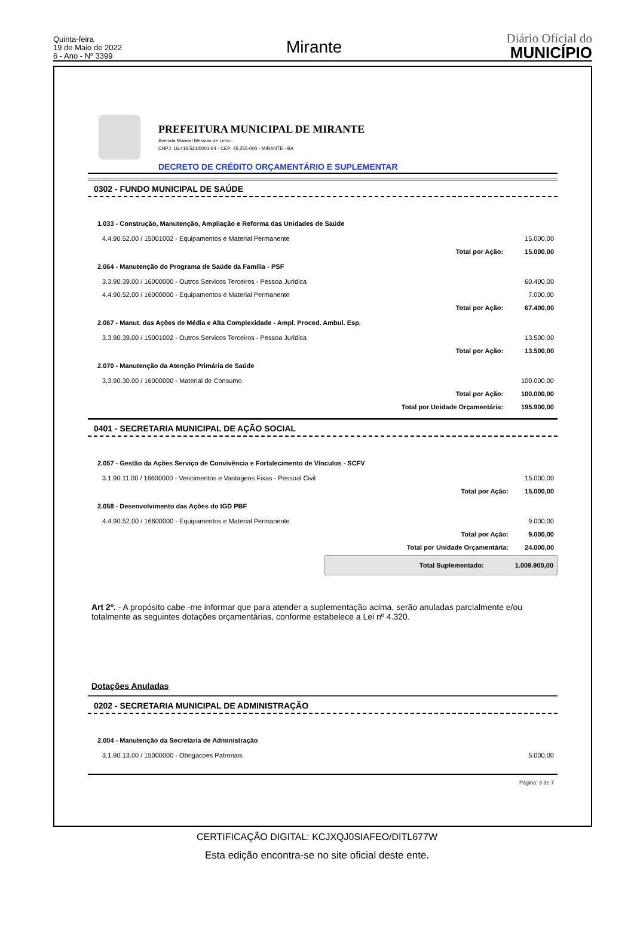Quinta-feira
19 de Maio de 2022
6 - Ano - Nº 3399
Mirante
Diário Oficial do
MUNICÍPIO
PREFEITURA MUNICIPAL DE MIRANTE
Avenida Manoel Messias de Lima -
CNPJ: 16.416.521/0001-64 - CEP: 45.255-000 - MIRANTE - BA
DECRETO DE CRÉDITO ORÇAMENTÁRIO E SUPLEMENTAR
0302 - FUNDO MUNICIPAL DE SAÚDE
| 1.033 - Construção, Manutenção, Ampliação e Reforma das Unidades de Saúde | | |
| 4.4.90.52.00 / 15001002 - Equipamentos e Material Permanente | | 15.000,00 |
| | Total por Ação: | 15.000,00 |
| 2.064 - Manutenção do Programa de Saúde da Família - PSF | | |
| 3.3.90.39.00 / 16000000 - Outros Servicos Terceiros - Pessoa Juridica | | 60.400,00 |
| 4.4.90.52.00 / 16000000 - Equipamentos e Material Permanente | | 7.000,00 |
| | Total por Ação: | 67.400,00 |
| 2.067 - Manut. das Ações de Média e Alta Complexidade - Ampl. Proced. Ambul. Esp. | | |
| 3.3.90.39.00 / 15001002 - Outros Servicos Terceiros - Pessoa Juridica | | 13.500,00 |
| | Total por Ação: | 13.500,00 |
| 2.070 - Manutenção da Atenção Primária de Saúde | | |
| 3.3.90.30.00 / 16000000 - Material de Consumo | | 100.000,00 |
| | Total por Ação: | 100.000,00 |
| | Total por Unidade Orçamentária: | 195.900,00 |
0401 - SECRETARIA MUNICIPAL DE AÇÃO SOCIAL
| 2.057 - Gestão da Ações Serviço de Convivência e Fortalecimento de Vínculos - SCFV | | |
| 3.1.90.11.00 / 16600000 - Vencimentos e Vantagens Fixas - Pessoal Civil | | 15.000,00 |
| | Total por Ação: | 15.000,00 |
| 2.058 - Desenvolvimento das Ações do IGD PBF | | |
| 4.4.90.52.00 / 16600000 - Equipamentos e Material Permanente | | 9.000,00 |
| | Total por Ação: | 9.000,00 |
| | Total por Unidade Orçamentária: | 24.000,00 |
Total Suplementado: 1.009.900,00
Art 2º. - A propósito cabe -me informar que para atender a suplementação acima, serão anuladas parcialmente e/ou totalmente as seguintes dotações orçamentárias, conforme estabelece a Lei nº 4.320.
Dotações Anuladas
0202 - SECRETARIA MUNICIPAL DE ADMINISTRAÇÃO
| 2.004 - Manutenção da Secretaria de Administração | | |
| 3.1.90.13.00 / 15000000 - Obrigacoes Patronais | | 5.000,00 |
Página: 3 de 7
CERTIFICAÇÃO DIGITAL: KCJXQJ0SIAFEO/DITL677W
Esta edição encontra-se no site oficial deste ente.